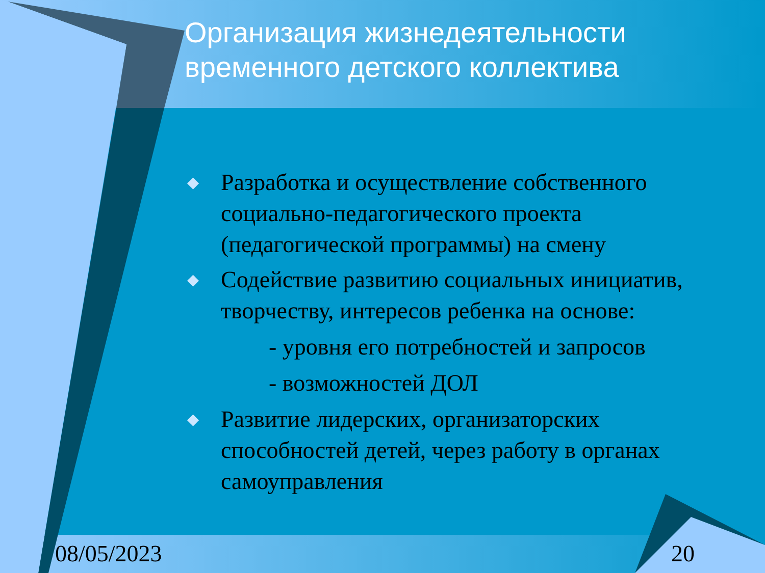Организация жизнедеятельности временного детского коллектива
◆ Разработка и осуществление собственного социально-педагогического проекта (педагогической программы) на смену
◆ Содействие развитию социальных инициатив, творчеству, интересов ребенка на основе:
- уровня его потребностей и запросов
- возможностей ДОЛ
◆ Развитие лидерских, организаторских способностей детей, через работу в органах самоуправления
08/05/2023 20